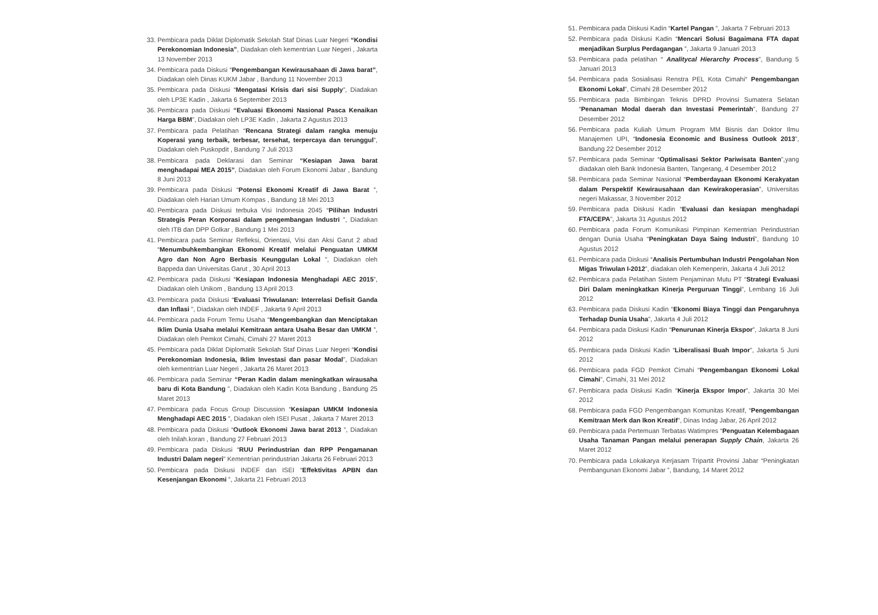33. Pembicara pada Diklat Diplomatik Sekolah Staf Dinas Luar Negeri “Kondisi Perekonomian Indonesia”, Diadakan oleh kementrian Luar Negeri , Jakarta 13 November 2013
34. Pembicara pada Diskusi “Pengembangan Kewirausahaan di Jawa barat”, Diadakan oleh Dinas KUKM Jabar , Bandung 11 November 2013
35. Pembicara pada Diskusi “Mengatasi Krisis dari sisi Supply”, Diadakan oleh LP3E Kadin , Jakarta 6 September 2013
36. Pembicara pada Diskusi “Evaluasi Ekonomi Nasional Pasca Kenaikan Harga BBM”, Diadakan oleh LP3E Kadin , Jakarta 2 Agustus 2013
37. Pembicara pada Pelatihan “Rencana Strategi dalam rangka menuju Koperasi yang terbaik, terbesar, tersehat, terpercaya dan terunggul”, Diadakan oleh Puskopdit , Bandung 7 Juli 2013
38. Pembicara pada Deklarasi dan Seminar “Kesiapan Jawa barat menghadapai MEA 2015”, Diadakan oleh Forum Ekonomi Jabar , Bandung 8 Juni 2013
39. Pembicara pada Diskusi “Potensi Ekonomi Kreatif di Jawa Barat ”, Diadakan oleh Harian Umum Kompas , Bandung 18 Mei 2013
40. Pembicara pada Diskusi terbuka Visi Indonesia 2045 “Pilihan Industri Strategis Peran Korporasi dalam pengembangan Industri ”, Diadakan oleh ITB dan DPP Golkar , Bandung 1 Mei 2013
41. Pembicara pada Seminar Refleksi, Orientasi, Visi dan Aksi Garut 2 abad “Menumbuhkembangkan Ekonomi Kreatif melalui Penguatan UMKM Agro dan Non Agro Berbasis Keunggulan Lokal ”, Diadakan oleh Bappeda dan Universitas Garut , 30 April 2013
42. Pembicara pada Diskusi “Kesiapan Indonesia Menghadapi AEC 2015”, Diadakan oleh Unikom , Bandung 13 April 2013
43. Pembicara pada Diskusi “Evaluasi Triwulanan: Interrelasi Defisit Ganda dan Inflasi ”, Diadakan oleh INDEF , Jakarta 9 April 2013
44. Pembicara pada Forum Temu Usaha “Mengembangkan dan Menciptakan Iklim Dunia Usaha melalui Kemitraan antara Usaha Besar dan UMKM ”, Diadakan oleh Pemkot Cimahi, Cimahi 27 Maret 2013
45. Pembicara pada Diklat Diplomatik Sekolah Staf Dinas Luar Negeri “Kondisi Perekonomian Indonesia, Iklim Investasi dan pasar Modal”, Diadakan oleh kementrian Luar Negeri , Jakarta 26 Maret 2013
46. Pembicara pada Seminar “Peran Kadin dalam meningkatkan wirausaha baru di Kota Bandung ”, Diadakan oleh Kadin Kota Bandung , Bandung 25 Maret 2013
47. Pembicara pada Focus Group Discussion “Kesiapan UMKM Indonesia Menghadapi AEC 2015 ”, Diadakan oleh ISEI Pusat , Jakarta 7 Maret 2013
48. Pembicara pada Diskusi “Outlook Ekonomi Jawa barat 2013 ”, Diadakan oleh Inilah.koran , Bandung 27 Februari 2013
49. Pembicara pada Diskusi “RUU Perindustrian dan RPP Pengamanan Industri Dalam negeri” Kementrian perindustrian Jakarta 26 Februari 2013
50. Pembicara pada Diskusi INDEF dan ISEI “Effektivitas APBN dan Kesenjangan Ekonomi ”, Jakarta 21 Februari 2013
51. Pembicara pada Diskusi Kadin “Kartel Pangan ”, Jakarta 7 Februari 2013
52. Pembicara pada Diskusi Kadin “Mencari Solusi Bagaimana FTA dapat menjadikan Surplus Perdagangan ”, Jakarta 9 Januari 2013
53. Pembicara pada pelatihan “ Analitycal Hierarchy Process”, Bandung 5 Januari 2013
54. Pembicara pada Sosialisasi Renstra PEL Kota Cimahi“ Pengembangan Ekonomi Lokal”, Cimahi 28 Desember 2012
55. Pembicara pada Bimbingan Teknis DPRD Provinsi Sumatera Selatan “Penanaman Modal daerah dan Investasi Pemerintah”, Bandung 27 Desember 2012
56. Pembicara pada Kuliah Umum Program MM Bisnis dan Doktor Ilmu Manajemen UPI, “Indonesia Economic and Business Outlook 2013”, Bandung 22 Desember 2012
57. Pembicara pada Seminar “Optimalisasi Sektor Pariwisata Banten”,yang diadakan oleh Bank Indonesia Banten, Tangerang, 4 Desember 2012
58. Pembicara pada Seminar Nasional “Pemberdayaan Ekonomi Kerakyatan dalam Perspektif Kewirausahaan dan Kewirakoperasian”, Universitas negeri Makassar, 3 November 2012
59. Pembicara pada Diskusi Kadin “Evaluasi dan kesiapan menghadapi FTA/CEPA”, Jakarta 31 Agustus 2012
60. Pembicara pada Forum Komunikasi Pimpinan Kementrian Perindustrian dengan Dunia Usaha “Peningkatan Daya Saing Industri”, Bandung 10 Agustus 2012
61. Pembicara pada Diskusi “Analisis Pertumbuhan Industri Pengolahan Non Migas Triwulan I-2012”, diadakan oleh Kemenperin, Jakarta 4 Juli 2012
62. Pembicara pada Pelatihan Sistem Penjaminan Mutu PT “Strategi Evaluasi Diri Dalam meningkatkan Kinerja Perguruan Tinggi”, Lembang 16 Juli 2012
63. Pembicara pada Diskusi Kadin “Ekonomi Biaya Tinggi dan Pengaruhnya Terhadap Dunia Usaha”, Jakarta 4 Juli 2012
64. Pembicara pada Diskusi Kadin “Penurunan Kinerja Ekspor”, Jakarta 8 Juni 2012
65. Pembicara pada Diskusi Kadin “Liberalisasi Buah Impor”, Jakarta 5 Juni 2012
66. Pembicara pada FGD Pemkot Cimahi “Pengembangan Ekonomi Lokal Cimahi”, Cimahi, 31 Mei 2012
67. Pembicara pada Diskusi Kadin “Kinerja Ekspor Impor”, Jakarta 30 Mei 2012
68. Pembicara pada FGD Pengembangan Komunitas Kreatif, “Pengembangan Kemitraan Merk dan Ikon Kreatif”, Dinas Indag Jabar, 26 April 2012
69. Pembicara pada Pertemuan Terbatas Watimpres “Penguatan Kelembagaan Usaha Tanaman Pangan melalui penerapan Supply Chain, Jakarta 26 Maret 2012
70. Pembicara pada Lokakarya Kerjasam Tripartit Provinsi Jabar “Peningkatan Pembangunan Ekonomi Jabar ”, Bandung, 14 Maret 2012